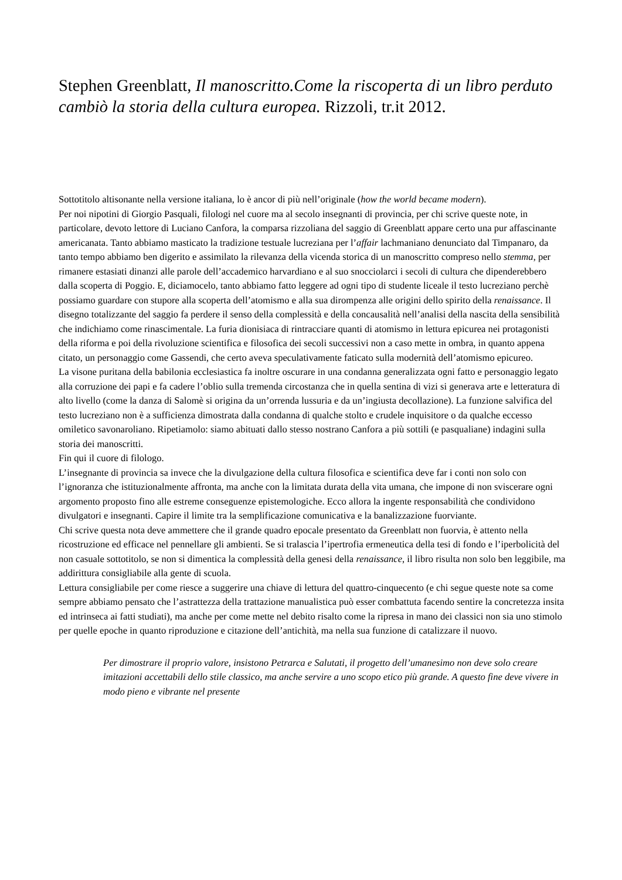Stephen Greenblatt, Il manoscritto.Come la riscoperta di un libro perduto cambiò la storia della cultura europea. Rizzoli, tr.it 2012.
Sottotitolo altisonante nella versione italiana, lo è ancor di più nell’originale (how the world became modern).
Per noi nipotini di Giorgio Pasquali, filologi nel cuore ma al secolo insegnanti di provincia, per chi scrive queste note, in particolare, devoto lettore di Luciano Canfora, la comparsa rizzoliana del saggio di Greenblatt appare certo una pur affascinante americanata. Tanto abbiamo masticato la tradizione testuale lucreziana per l’affair lachmaniano denunciato dal Timpanaro, da tanto tempo abbiamo ben digerito e assimilato la rilevanza della vicenda storica di un manoscritto compreso nello stemma, per rimanere estasiati dinanzi alle parole dell’accademico harvardiano e al suo snocciolarci i secoli di cultura che dipenderebbero dalla scoperta di Poggio. E, diciamocelo, tanto abbiamo fatto leggere ad ogni tipo di studente liceale il testo lucreziano perchè possiamo guardare con stupore alla scoperta dell’atomismo e alla sua dirompenza alle origini dello spirito della renaissance. Il disegno totalizzante del saggio fa perdere il senso della complessità e della concausalità nell’analisi della nascita della sensibilità che indichiamo come rinascimentale. La furia dionisiaca di rintracciare quanti di atomismo in lettura epicurea nei protagonisti della riforma e poi della rivoluzione scientifica e filosofica dei secoli successivi non a caso mette in ombra, in quanto appena citato, un personaggio come Gassendi, che certo aveva speculativamente faticato sulla modernità dell’atomismo epicureo.
La visone puritana della babilonia ecclesiastica fa inoltre oscurare in una condanna generalizzata ogni fatto e personaggio legato alla corruzione dei papi e fa cadere l’oblio sulla tremenda circostanza che in quella sentina di vizi si generava arte e letteratura di alto livello (come la danza di Salomè si origina da un’orrenda lussuria e da un’ingiusta decollazione). La funzione salvifica del testo lucreziano non è a sufficienza dimostrata dalla condanna di qualche stolto e crudele inquisitore o da qualche eccesso omiletico savonaroliano. Ripetiamolo: siamo abituati dallo stesso nostrano Canfora a più sottili (e pasqualiane) indagini sulla storia dei manoscritti.
Fin qui il cuore di filologo.
L’insegnante di provincia sa invece che la divulgazione della cultura filosofica e scientifica deve far i conti non solo con l’ignoranza che istituzionalmente affronta, ma anche con la limitata durata della vita umana, che impone di non sviscerare ogni argomento proposto fino alle estreme conseguenze epistemologiche. Ecco allora la ingente responsabilità che condividono divulgatori e insegnanti. Capire il limite tra la semplificazione comunicativa e la banalizzazione fuorviante.
Chi scrive questa nota deve ammettere che il grande quadro epocale presentato da Greenblatt non fuorvia, è attento nella ricostruzione ed efficace nel pennellare gli ambienti. Se si tralascia l’ipertrofia ermeneutica della tesi di fondo e l’iperbolicità del non casuale sottotitolo, se non si dimentica la complessità della genesi della renaissance, il libro risulta non solo ben leggibile, ma addirittura consigliabile alla gente di scuola.
Lettura consigliabile per come riesce a suggerire una chiave di lettura del quattro-cinquecento (e chi segue queste note sa come sempre abbiamo pensato che l’astrattezza della trattazione manualistica può esser combattuta facendo sentire la concretezza insita ed intrinseca ai fatti studiati), ma anche per come mette nel debito risalto come la ripresa in mano dei classici non sia uno stimolo per quelle epoche in quanto riproduzione e citazione dell’antichità, ma nella sua funzione di catalizzare il nuovo.
Per dimostrare il proprio valore, insistono Petrarca e Salutati, il progetto dell’umanesimo non deve solo creare imitazioni accettabili dello stile classico, ma anche servire a uno scopo etico più grande. A questo fine deve vivere in modo pieno e vibrante nel presente